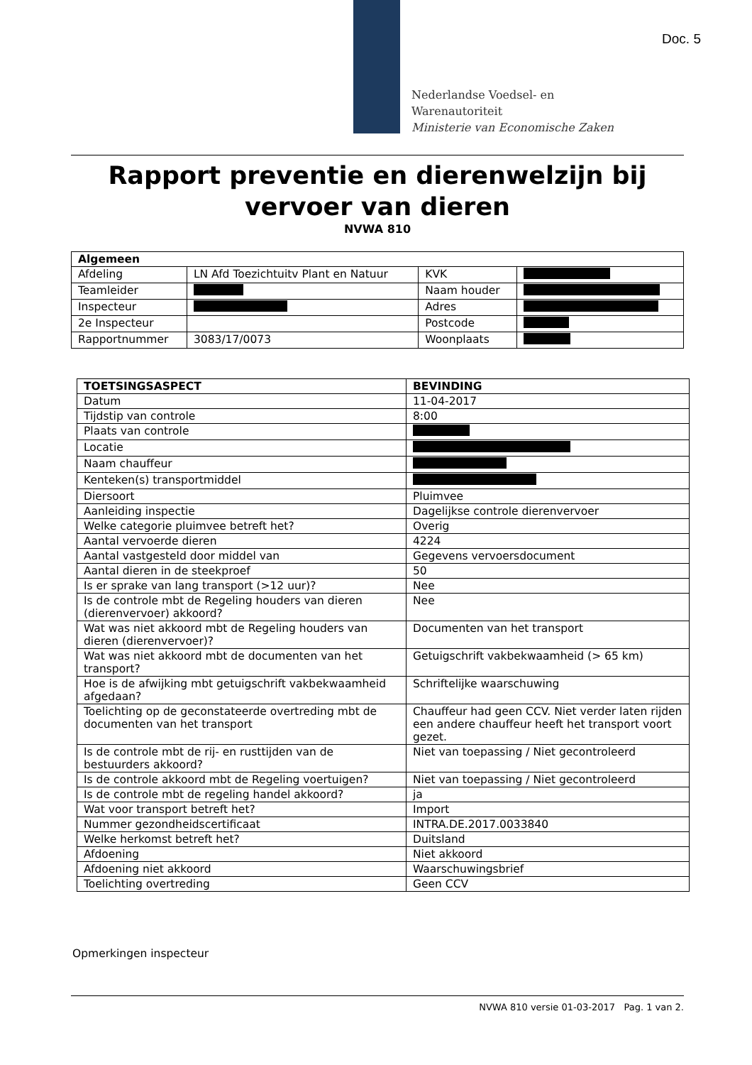Doc. 5
Nederlandse Voedsel- en
Warenautoriteit
Ministerie van Economische Zaken
Rapport preventie en dierenwelzijn bij vervoer van dieren
NVWA 810
| Algemeen | | | |
| --- | --- | --- | --- |
| Afdeling | LN Afd Toezichtuitv Plant en Natuur | KVK | |
| Teamleider | | Naam houder | |
| Inspecteur | | Adres | |
| 2e Inspecteur | | Postcode | |
| Rapportnummer | 3083/17/0073 | Woonplaats | |
| TOETSINGSASPECT | BEVINDING |
| --- | --- |
| Datum | 11-04-2017 |
| Tijdstip van controle | 8:00 |
| Plaats van controle | |
| Locatie | |
| Naam chauffeur | |
| Kenteken(s) transportmiddel | |
| Diersoort | Pluimvee |
| Aanleiding inspectie | Dagelijkse controle dierenvervoer |
| Welke categorie pluimvee betreft het? | Overig |
| Aantal vervoerde dieren | 4224 |
| Aantal vastgesteld door middel van | Gegevens vervoersdocument |
| Aantal dieren in de steekproef | 50 |
| Is er sprake van lang transport (>12 uur)? | Nee |
| Is de controle mbt de Regeling houders van dieren (dierenvervoer) akkoord? | Nee |
| Wat was niet akkoord mbt de Regeling houders van dieren (dierenvervoer)? | Documenten van het transport |
| Wat was niet akkoord mbt de documenten van het transport? | Getuigschrift vakbekwaamheid (> 65 km) |
| Hoe is de afwijking mbt getuigschrift vakbekwaamheid afgedaan? | Schriftelijke waarschuwing |
| Toelichting op de geconstateerde overtreding mbt de documenten van het transport | Chauffeur had geen CCV. Niet verder laten rijden een andere chauffeur heeft het transport voort gezet. |
| Is de controle mbt de rij- en rusttijden van de bestuurders akkoord? | Niet van toepassing / Niet gecontroleerd |
| Is de controle akkoord mbt de Regeling voertuigen? | Niet van toepassing / Niet gecontroleerd |
| Is de controle mbt de regeling handel akkoord? | ja |
| Wat voor transport betreft het? | Import |
| Nummer gezondheidscertificaat | INTRA.DE.2017.0033840 |
| Welke herkomst betreft het? | Duitsland |
| Afdoening | Niet akkoord |
| Afdoening niet akkoord | Waarschuwingsbrief |
| Toelichting overtreding | Geen CCV |
Opmerkingen inspecteur
NVWA 810 versie 01-03-2017 Pag. 1 van 2.